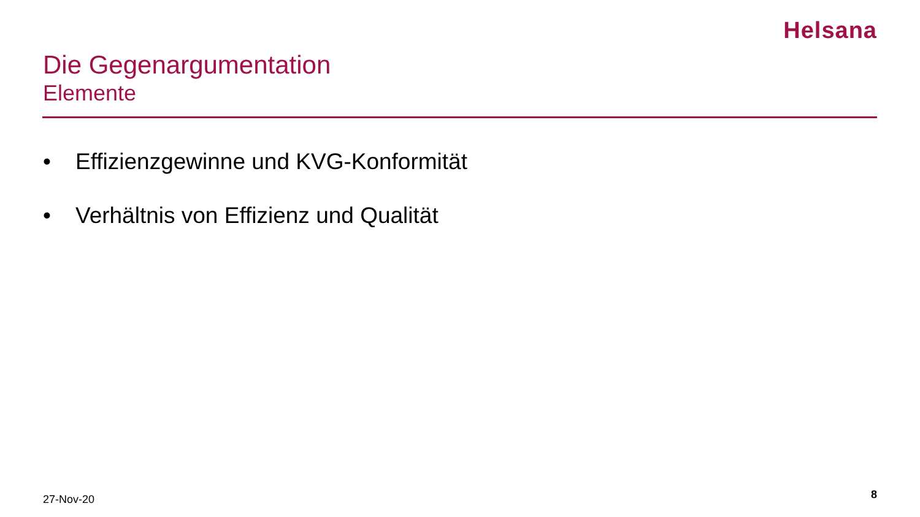Helsana
Die Gegenargumentation
Elemente
• Effizienzgewinne und KVG-Konformität
• Verhältnis von Effizienz und Qualität
27-Nov-20 8